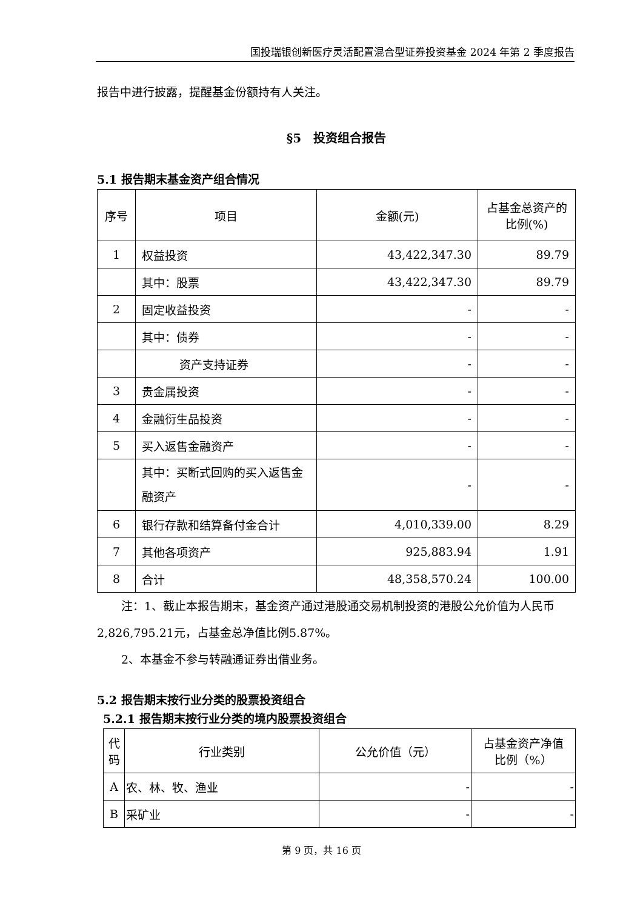国投瑞银创新医疗灵活配置混合型证券投资基金 2024 年第 2 季度报告
报告中进行披露，提醒基金份额持有人关注。
§5　投资组合报告
5.1 报告期末基金资产组合情况
| 序号 | 项目 | 金额(元) | 占基金总资产的比例(%) |
| --- | --- | --- | --- |
| 1 | 权益投资 | 43,422,347.30 | 89.79 |
| | 其中：股票 | 43,422,347.30 | 89.79 |
| 2 | 固定收益投资 | - | - |
| | 其中：债券 | - | - |
| | 资产支持证券 | - | - |
| 3 | 贵金属投资 | - | - |
| 4 | 金融衍生品投资 | - | - |
| 5 | 买入返售金融资产 | - | - |
| | 其中：买断式回购的买入返售金融资产 | - | - |
| 6 | 银行存款和结算备付金合计 | 4,010,339.00 | 8.29 |
| 7 | 其他各项资产 | 925,883.94 | 1.91 |
| 8 | 合计 | 48,358,570.24 | 100.00 |
注：1、截止本报告期末，基金资产通过港股通交易机制投资的港股公允价值为人民币2,826,795.21元，占基金总净值比例5.87%。
2、本基金不参与转融通证券出借业务。
5.2 报告期末按行业分类的股票投资组合
5.2.1 报告期末按行业分类的境内股票投资组合
| 代码 | 行业类别 | 公允价值（元） | 占基金资产净值比例（%） |
| --- | --- | --- | --- |
| A | 农、林、牧、渔业 | - | - |
| B | 采矿业 | - | - |
第 9 页，共 16 页